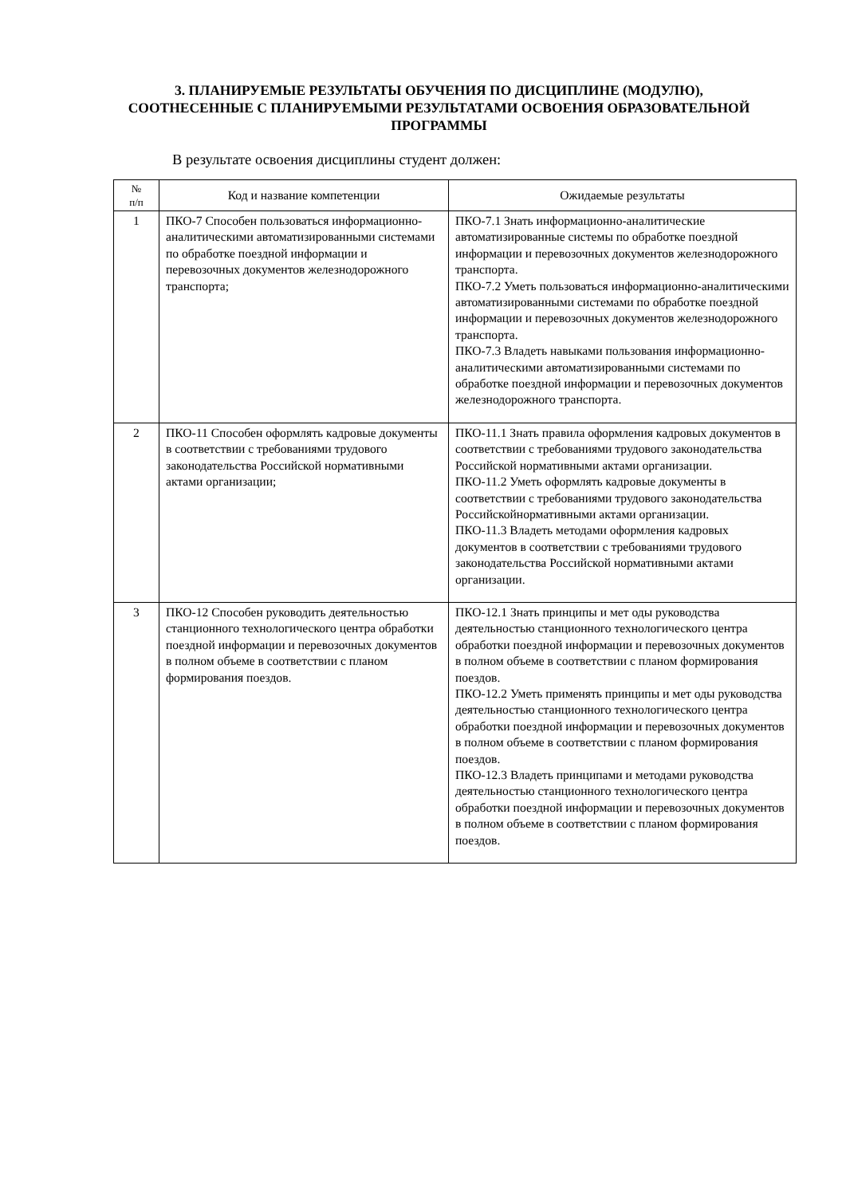3. ПЛАНИРУЕМЫЕ РЕЗУЛЬТАТЫ ОБУЧЕНИЯ ПО ДИСЦИПЛИНЕ (МОДУЛЮ), СООТНЕСЕННЫЕ С ПЛАНИРУЕМЫМИ РЕЗУЛЬТАТАМИ ОСВОЕНИЯ ОБРАЗОВАТЕЛЬНОЙ ПРОГРАММЫ
В результате освоения дисциплины студент должен:
| № п/п | Код и название компетенции | Ожидаемые результаты |
| --- | --- | --- |
| 1 | ПКО-7 Способен пользоваться информационно-аналитическими автоматизированными системами по обработке поездной информации и перевозочных документов железнодорожного транспорта; | ПКО-7.1 Знать информационно-аналитические автоматизированные системы по обработке поездной информации и перевозочных документов железнодорожного транспорта. ПКО-7.2 Уметь пользоваться информационно-аналитическими автоматизированными системами по обработке поездной информации и перевозочных документов железнодорожного транспорта. ПКО-7.3 Владеть навыками пользования информационно-аналитическими автоматизированными системами по обработке поездной информации и перевозочных документов железнодорожного транспорта. |
| 2 | ПКО-11 Способен оформлять кадровые документы в соответствии с требованиями трудового законодательства Российской нормативными актами организации; | ПКО-11.1 Знать правила оформления кадровых документов в соответствии с требованиями трудового законодательства Российской нормативными актами организации. ПКО-11.2 Уметь оформлять кадровые документы в соответствии с требованиями трудового законодательства Российскойнормативными актами организации. ПКО-11.3 Владеть методами оформления кадровых документов в соответствии с требованиями трудового законодательства Российской нормативными актами организации. |
| 3 | ПКО-12 Способен руководить деятельностью станционного технологического центра обработки поездной информации и перевозочных документов в полном объеме в соответствии с планом формирования поездов. | ПКО-12.1 Знать принципы и мет оды руководства деятельностью станционного технологического центра обработки поездной информации и перевозочных документов в полном объеме в соответствии с планом формирования поездов. ПКО-12.2 Уметь применять принципы и мет оды руководства деятельностью станционного технологического центра обработки поездной информации и перевозочных документов в полном объеме в соответствии с планом формирования поездов. ПКО-12.3 Владеть принципами и методами руководства деятельностью станционного технологического центра обработки поездной информации и перевозочных документов в полном объеме в соответствии с планом формирования поездов. |